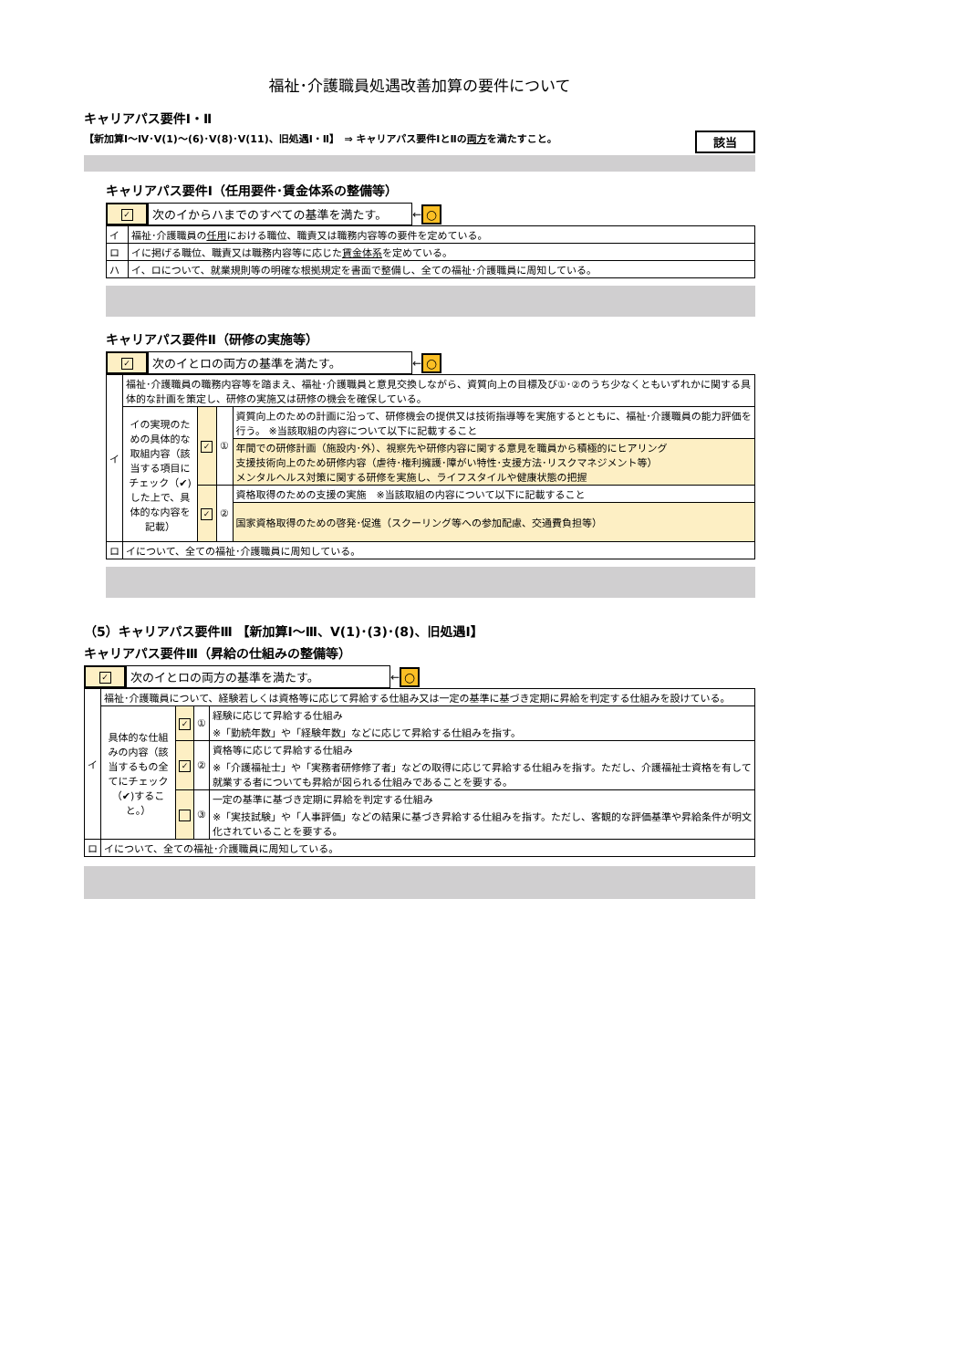福祉･介護職員処遇改善加算の要件について
キャリアパス要件Ⅰ・Ⅱ
【新加算Ⅰ～Ⅳ･Ⅴ(1)～(6)･Ⅴ(8)･Ⅴ(11)、旧処遇Ⅰ・Ⅱ】　⇒ キャリアパス要件ⅠとⅡの両方を満たすこと。 該当
キャリアパス要件Ⅰ（任用要件･賃金体系の整備等）
✓ 次のイからハまでのすべての基準を満たす。 ← ○
| イ | 福祉･介護職員の 任用 における職位、職責又は職務内容等の要件を定めている。 |
| ロ | イに掲げる職位、職責又は職務内容等に応じた 賃金体系 を定めている。 |
| ハ | イ、ロについて、就業規則等の明確な根拠規定を書面で整備し、全ての福祉･介護職員に周知している。 |
キャリアパス要件Ⅱ（研修の実施等）
✓ 次のイとロの両方の基準を満たす。 ← ○
| イ | 福祉･介護職員の職務内容等を踏まえ、福祉･介護職員と意見交換しながら、資質向上の目標及び①･②のうち少なくともいずれかに関する具体的な計画を策定し、研修の実施又は研修の機会を確保している。 | | | |
| | イの実現のための具体的な取組内容（該当する項目にチェック（✔)した上で、具体的な内容を記載） | ✓ | ① | 資質向上のための計画に沿って、研修機会の提供又は技術指導等を実施するとともに、福祉･介護職員の能力評価を行う。 ※当該取組の内容について以下に記載すること |
| | | | | 年間での研修計画（施設内･外）、視察先や研修内容に関する意見を職員から積極的にヒアリング 支援技術向上のため研修内容（虐待･権利擁護･障がい特性･支援方法･リスクマネジメント等） メンタルヘルス対策に関する研修を実施し、ライフスタイルや健康状態の把握 |
| | | ✓ | ② | 資格取得のための支援の実施 ※当該取組の内容について以下に記載すること |
| | | | | 国家資格取得のための啓発･促進（スクーリング等への参加配慮、交通費負担等） |
| ロ | イについて、全ての福祉･介護職員に周知している。 | | | |
（5）キャリアパス要件Ⅲ 【新加算Ⅰ～Ⅲ、Ⅴ(1)･(3)･(8)、旧処遇Ⅰ】
キャリアパス要件Ⅲ（昇給の仕組みの整備等）
✓ 次のイとロの両方の基準を満たす。 ← ○
| イ | 福祉･介護職員について、経験若しくは資格等に応じて昇給する仕組み又は一定の基準に基づき定期に昇給を判定する仕組みを設けている。 | | | |
| | 具体的な仕組みの内容（該当するもの全てにチェック（✔)すること。） | ✓ | ① | 経験に応じて昇給する仕組み ※「勤続年数」や「経験年数」などに応じて昇給する仕組みを指す。 |
| | | ✓ | ② | 資格等に応じて昇給する仕組み ※「介護福祉士」や「実務者研修修了者」などの取得に応じて昇給する仕組みを指す。ただし、介護福祉士資格を有して就業する者についても昇給が図られる仕組みであることを要する。 |
| | | | ③ | 一定の基準に基づき定期に昇給を判定する仕組み ※「実技試験」や「人事評価」などの結果に基づき昇給する仕組みを指す。ただし、客観的な評価基準や昇給条件が明文化されていることを要する。 |
| ロ | イについて、全ての福祉･介護職員に周知している。 | | | |